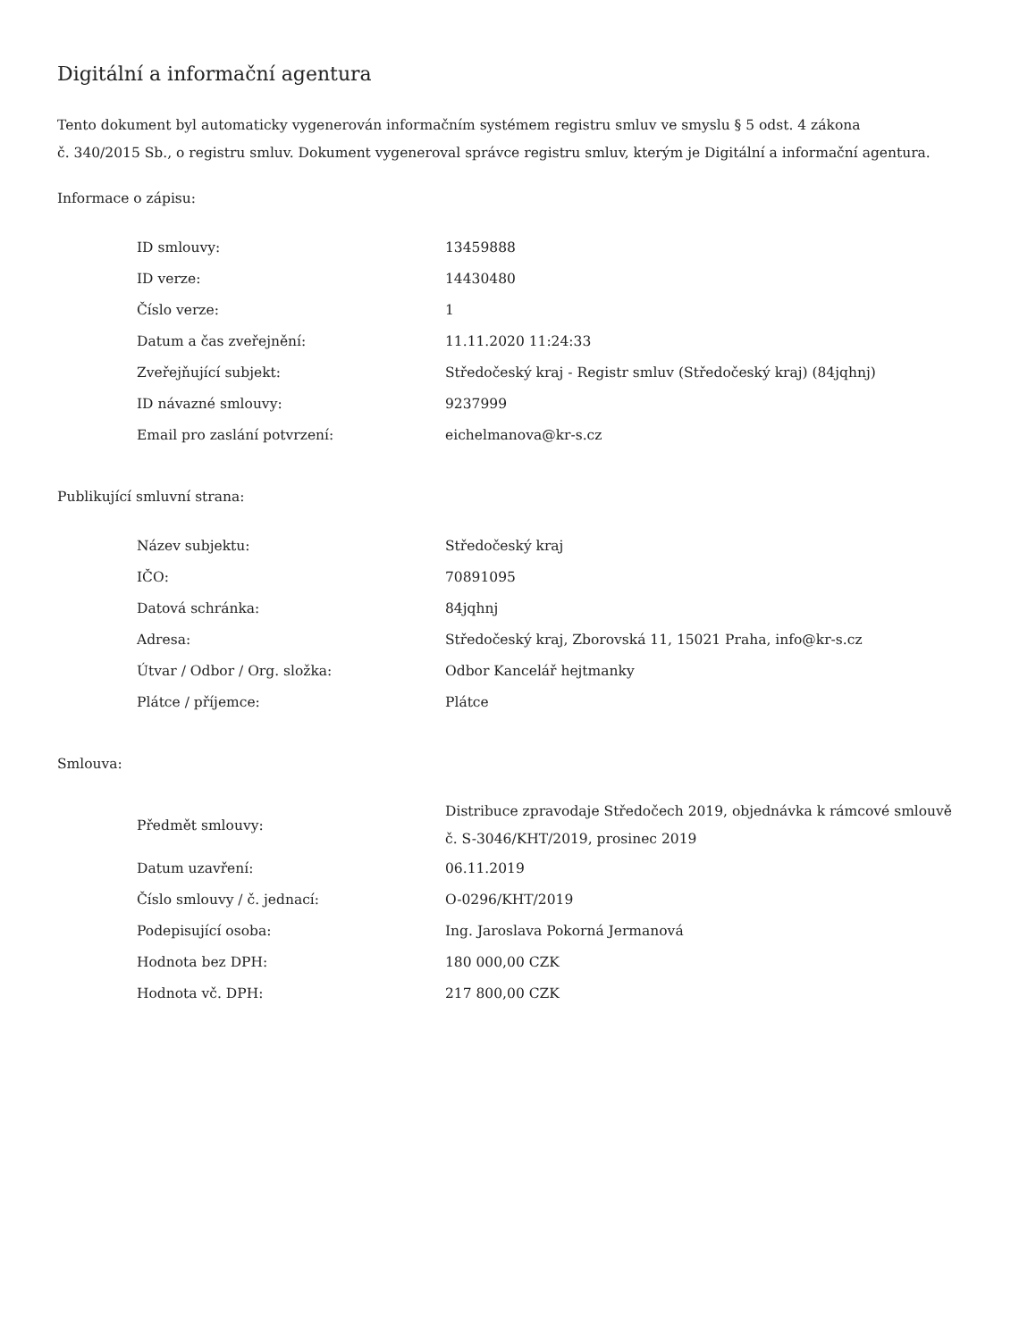Digitální a informační agentura
Tento dokument byl automaticky vygenerován informačním systémem registru smluv ve smyslu § 5 odst. 4 zákona
č. 340/2015 Sb., o registru smluv. Dokument vygeneroval správce registru smluv, kterým je Digitální a informační agentura.
Informace o zápisu:
| ID smlouvy: | 13459888 |
| ID verze: | 14430480 |
| Číslo verze: | 1 |
| Datum a čas zveřejnění: | 11.11.2020 11:24:33 |
| Zveřejňující subjekt: | Středočeský kraj - Registr smluv (Středočeský kraj) (84jqhnj) |
| ID návazné smlouvy: | 9237999 |
| Email pro zaslání potvrzení: | eichelmanova@kr-s.cz |
Publikující smluvní strana:
| Název subjektu: | Středočeský kraj |
| IČO: | 70891095 |
| Datová schránka: | 84jqhnj |
| Adresa: | Středočeský kraj, Zborovská 11, 15021 Praha, info@kr-s.cz |
| Útvar / Odbor / Org. složka: | Odbor Kancelář hejtmanky |
| Plátce / příjemce: | Plátce |
Smlouva:
| Předmět smlouvy: | Distribuce zpravodaje Středočech 2019, objednávka k rámcové smlouvě č. S-3046/KHT/2019, prosinec 2019 |
| Datum uzavření: | 06.11.2019 |
| Číslo smlouvy / č. jednací: | O-0296/KHT/2019 |
| Podepisující osoba: | Ing. Jaroslava Pokorná Jermanová |
| Hodnota bez DPH: | 180 000,00 CZK |
| Hodnota vč. DPH: | 217 800,00 CZK |